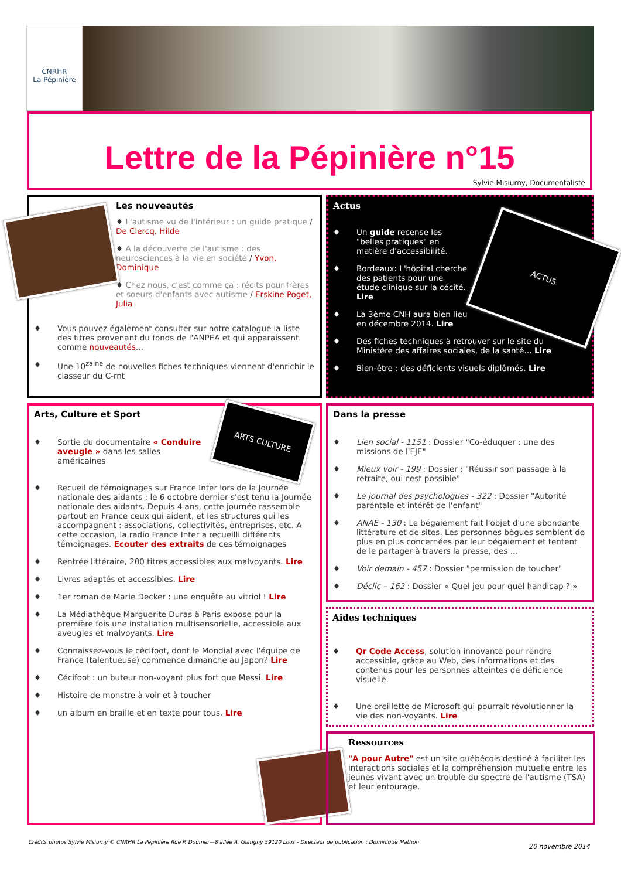CNRHR
La Pépinière
Lettre de la Pépinière n°15
Sylvie Misiurny, Documentaliste
Les nouveautés
♦ L'autisme vu de l'intérieur : un guide pratique / De Clercq, Hilde
♦ A la découverte de l'autisme : des neurosciences à la vie en société / Yvon, Dominique
♦ Chez nous, c'est comme ça : récits pour frères et soeurs d'enfants avec autisme / Erskine Poget, Julia
♦ Vous pouvez également consulter sur notre catalogue la liste des titres provenant du fonds de l'ANPEA et qui apparaissent comme nouveautés…
♦ Une 10<sup>zaine</sup> de nouvelles fiches techniques viennent d'enrichir le classeur du C-rnt
Actus
♦ Un guide recense les "belles pratiques" en matière d'accessibilité.
♦ Bordeaux: L'hôpital cherche des patients pour une étude clinique sur la cécité. Lire
♦ La 3ème CNH aura bien lieu en décembre 2014. Lire
♦ Des fiches techniques à retrouver sur le site du Ministère des affaires sociales, de la santé… Lire
♦ Bien-être : des déficients visuels diplômés. Lire
ACTUS
Arts, Culture et Sport
♦ Sortie du documentaire « Conduire aveugle » dans les salles américaines
♦ Recueil de témoignages sur France Inter lors de la Journée nationale des aidants : le 6 octobre dernier s'est tenu la Journée nationale des aidants. Depuis 4 ans, cette journée rassemble partout en France ceux qui aident, et les structures qui les accompagnent : associations, collectivités, entreprises, etc. A cette occasion, la radio France Inter a recueilli différents témoignages. Ecouter des extraits de ces témoignages
♦ Rentrée littéraire, 200 titres accessibles aux malvoyants. Lire
♦ Livres adaptés et accessibles. Lire
♦ 1er roman de Marie Decker : une enquête au vitriol ! Lire
♦ La Médiathèque Marguerite Duras à Paris expose pour la première fois une installation multisensorielle, accessible aux aveugles et malvoyants. Lire
♦ Connaissez-vous le cécifoot, dont le Mondial avec l'équipe de France (talentueuse) commence dimanche au Japon? Lire
♦ Cécifoot : un buteur non-voyant plus fort que Messi. Lire
♦ Histoire de monstre à voir et à toucher
♦ un album en braille et en texte pour tous. Lire
ARTS CULTURE
Dans la presse
♦ Lien social - 1151 : Dossier "Co-éduquer : une des missions de l'EJE"
♦ Mieux voir - 199 : Dossier : "Réussir son passage à la retraite, oui cest possible"
♦ Le journal des psychologues - 322 : Dossier "Autorité parentale et intérêt de l'enfant"
♦ ANAE - 130 : Le bégaiement fait l'objet d'une abondante littérature et de sites. Les personnes bègues semblent de plus en plus concernées par leur bégaiement et tentent de le partager à travers la presse, des …
♦ Voir demain - 457 : Dossier "permission de toucher"
♦ Déclic – 162 : Dossier « Quel jeu pour quel handicap ? »
Aides techniques
♦ Qr Code Access, solution innovante pour rendre accessible, grâce au Web, des informations et des contenus pour les personnes atteintes de déficience visuelle.
♦ Une oreillette de Microsoft qui pourrait révolutionner la vie des non-voyants. Lire
Ressources
"A pour Autre" est un site québécois destiné à faciliter les interactions sociales et la compréhension mutuelle entre les jeunes vivant avec un trouble du spectre de l'autisme (TSA) et leur entourage.
Crédits photos Sylvie Misiurny © CNRHR La Pépinière Rue P. Doumer—8 allée A. Glatigny 59120 Loos - Directeur de publication : Dominique Mathon 20 novembre 2014